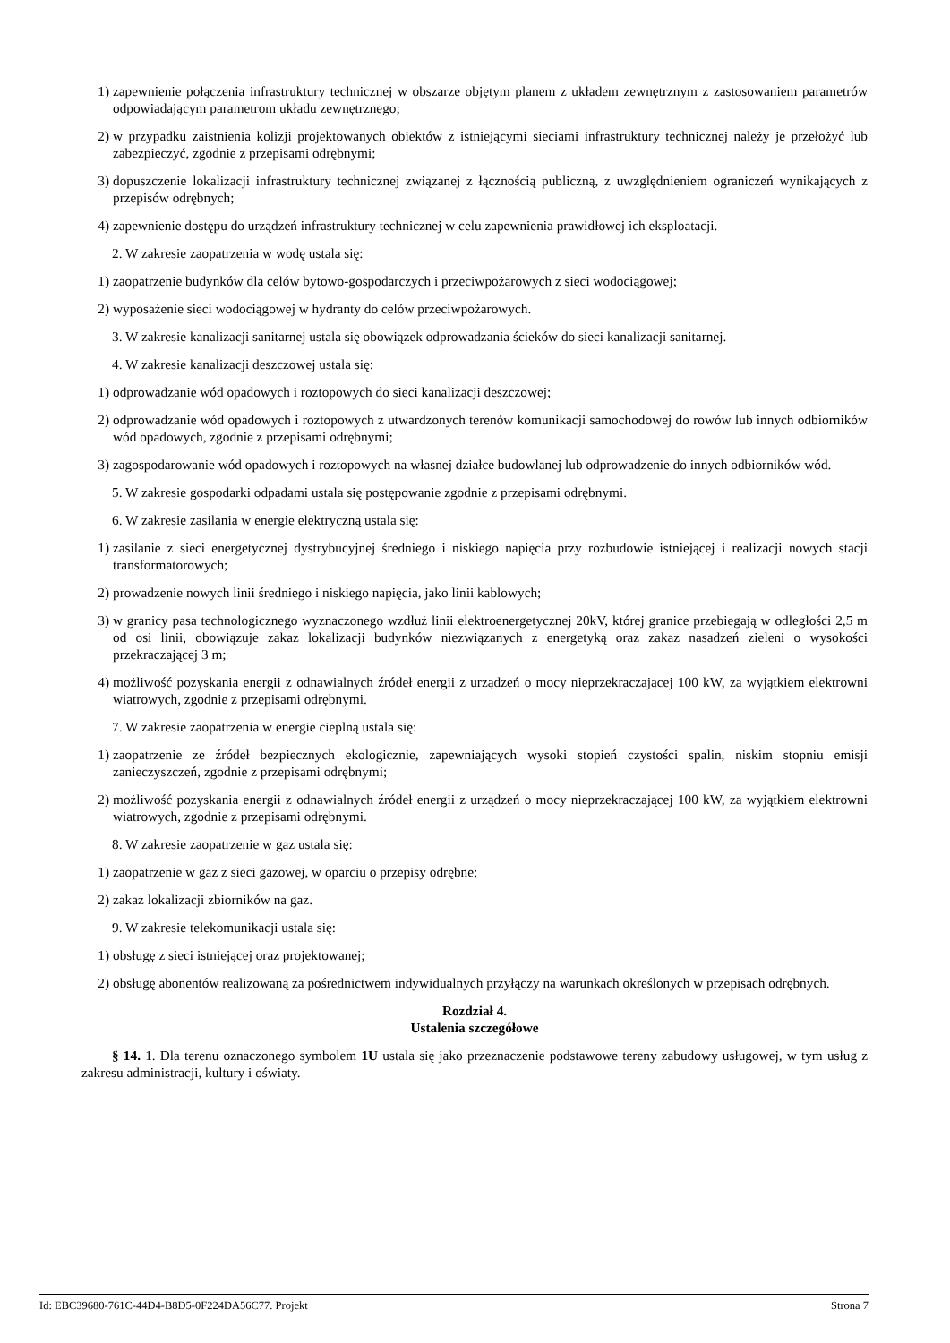1) zapewnienie połączenia infrastruktury technicznej w obszarze objętym planem z układem zewnętrznym z zastosowaniem parametrów odpowiadającym parametrom układu zewnętrznego;
2) w przypadku zaistnienia kolizji projektowanych obiektów z istniejącymi sieciami infrastruktury technicznej należy je przełożyć lub zabezpieczyć, zgodnie z przepisami odrębnymi;
3) dopuszczenie lokalizacji infrastruktury technicznej związanej z łącznością publiczną, z uwzględnieniem ograniczeń wynikających z przepisów odrębnych;
4) zapewnienie dostępu do urządzeń infrastruktury technicznej w celu zapewnienia prawidłowej ich eksploatacji.
2. W zakresie zaopatrzenia w wodę ustala się:
1) zaopatrzenie budynków dla celów bytowo-gospodarczych i przeciwpożarowych z sieci wodociągowej;
2) wyposażenie sieci wodociągowej w hydranty do celów przeciwpożarowych.
3. W zakresie kanalizacji sanitarnej ustala się obowiązek odprowadzania ścieków do sieci kanalizacji sanitarnej.
4. W zakresie kanalizacji deszczowej ustala się:
1) odprowadzanie wód opadowych i roztopowych do sieci kanalizacji deszczowej;
2) odprowadzanie wód opadowych i roztopowych z utwardzonych terenów komunikacji samochodowej do rowów lub innych odbiorników wód opadowych, zgodnie z przepisami odrębnymi;
3) zagospodarowanie wód opadowych i roztopowych na własnej działce budowlanej lub odprowadzenie do innych odbiorników wód.
5. W zakresie gospodarki odpadami ustala się postępowanie zgodnie z przepisami odrębnymi.
6. W zakresie zasilania w energie elektryczną ustala się:
1) zasilanie z sieci energetycznej dystrybucyjnej średniego i niskiego napięcia przy rozbudowie istniejącej i realizacji nowych stacji transformatorowych;
2) prowadzenie nowych linii średniego i niskiego napięcia, jako linii kablowych;
3) w granicy pasa technologicznego wyznaczonego wzdłuż linii elektroenergetycznej 20kV, której granice przebiegają w odległości 2,5 m od osi linii, obowiązuje zakaz lokalizacji budynków niezwiązanych z energetyką oraz zakaz nasadzeń zieleni o wysokości przekraczającej 3 m;
4) możliwość pozyskania energii z odnawialnych źródeł energii z urządzeń o mocy nieprzekraczającej 100 kW, za wyjątkiem elektrowni wiatrowych, zgodnie z przepisami odrębnymi.
7. W zakresie zaopatrzenia w energie cieplną ustala się:
1) zaopatrzenie ze źródeł bezpiecznych ekologicznie, zapewniających wysoki stopień czystości spalin, niskim stopniu emisji zanieczyszczeń, zgodnie z przepisami odrębnymi;
2) możliwość pozyskania energii z odnawialnych źródeł energii z urządzeń o mocy nieprzekraczającej 100 kW, za wyjątkiem elektrowni wiatrowych, zgodnie z przepisami odrębnymi.
8. W zakresie zaopatrzenie w gaz ustala się:
1) zaopatrzenie w gaz z sieci gazowej, w oparciu o przepisy odrębne;
2) zakaz lokalizacji zbiorników na gaz.
9. W zakresie telekomunikacji ustala się:
1) obsługę z sieci istniejącej oraz projektowanej;
2) obsługę abonentów realizowaną za pośrednictwem indywidualnych przyłączy na warunkach określonych w przepisach odrębnych.
Rozdział 4.
Ustalenia szczegółowe
§ 14. 1. Dla terenu oznaczonego symbolem 1U ustala się jako przeznaczenie podstawowe tereny zabudowy usługowej, w tym usług z zakresu administracji, kultury i oświaty.
Id: EBC39680-761C-44D4-B8D5-0F224DA56C77. Projekt Strona 7